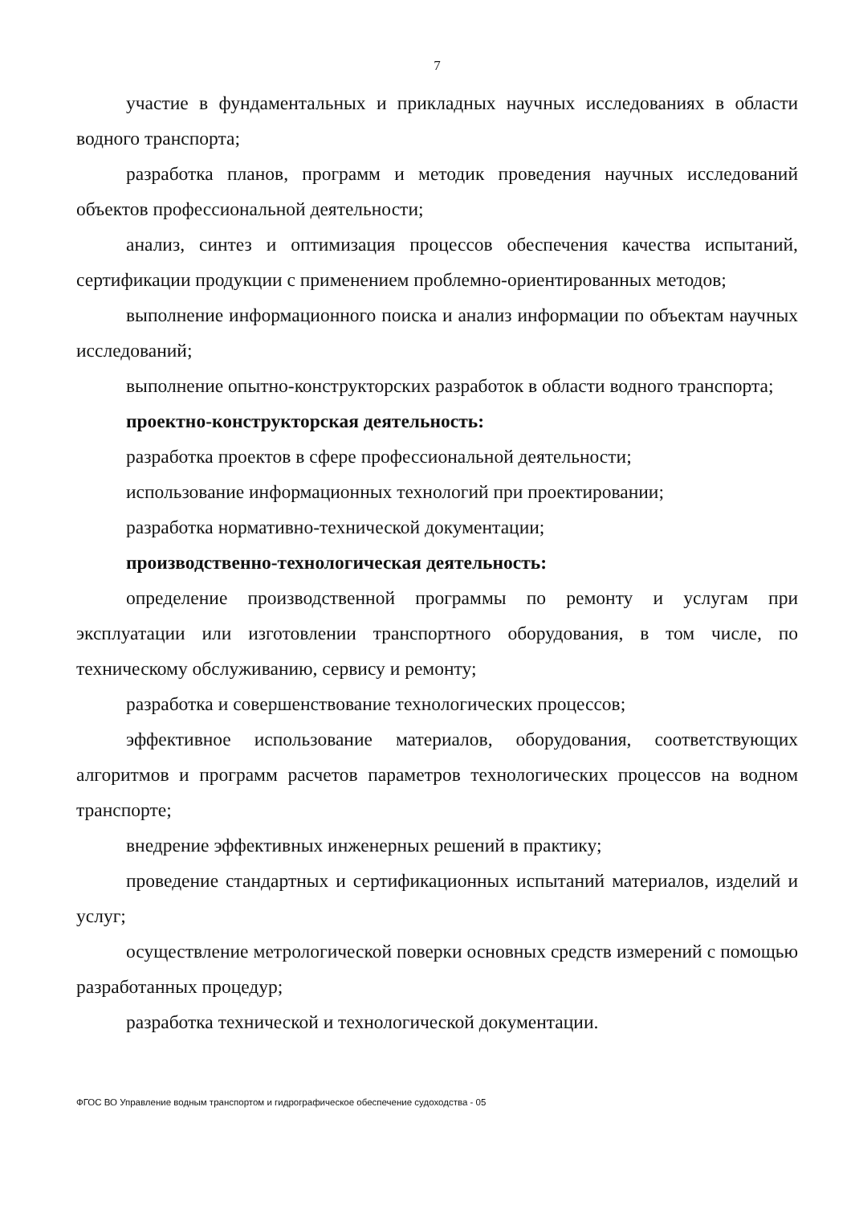7
участие в фундаментальных и прикладных научных исследованиях в области водного транспорта;
разработка планов, программ и методик проведения научных исследований объектов профессиональной деятельности;
анализ, синтез и оптимизация процессов обеспечения качества испытаний, сертификации продукции с применением проблемно-ориентированных методов;
выполнение информационного поиска и анализ информации по объектам научных исследований;
выполнение опытно-конструкторских разработок в области водного транспорта;
проектно-конструкторская деятельность:
разработка проектов в сфере профессиональной деятельности;
использование информационных технологий при проектировании;
разработка нормативно-технической документации;
производственно-технологическая деятельность:
определение производственной программы по ремонту и услугам при эксплуатации или изготовлении транспортного оборудования, в том числе, по техническому обслуживанию, сервису и ремонту;
разработка и совершенствование технологических процессов;
эффективное использование материалов, оборудования, соответствующих алгоритмов и программ расчетов параметров технологических процессов на водном транспорте;
внедрение эффективных инженерных решений в практику;
проведение стандартных и сертификационных испытаний материалов, изделий и услуг;
осуществление метрологической поверки основных средств измерений с помощью разработанных процедур;
разработка технической и технологической документации.
ФГОС ВО Управление водным транспортом и гидрографическое обеспечение судоходства - 05